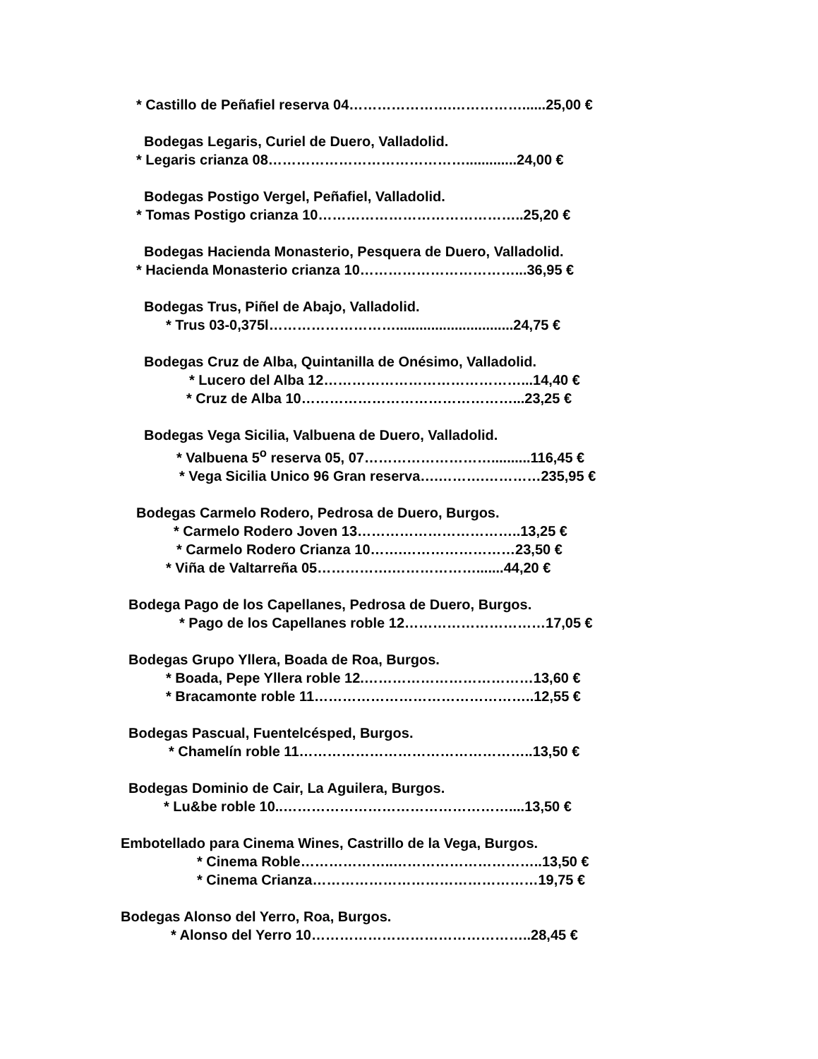* Castillo de Peñafiel reserva 04………………….……………......25,00 €
Bodegas Legaris, Curiel de Duero, Valladolid.
* Legaris crianza 08…………………………………….............24,00 €
Bodegas Postigo Vergel, Peñafiel, Valladolid.
* Tomas Postigo crianza 10……………………………………..25,20 €
Bodegas Hacienda Monasterio, Pesquera de Duero, Valladolid.
* Hacienda Monasterio crianza 10……………………………...36,95 €
Bodegas Trus, Piñel de Abajo, Valladolid.
* Trus 03-0,375l………………………..............................24,75 €
Bodegas Cruz de Alba, Quintanilla de Onésimo, Valladolid.
* Lucero del Alba 12……………………………………...14,40 €
* Cruz de Alba 10………………………………………...23,25 €
Bodegas Vega Sicilia, Valbuena de Duero, Valladolid.
* Valbuena 5<sup>o</sup> reserva 05, 07………………………..........116,45 €
* Vega Sicilia Unico 96 Gran reserva….……….…………235,95 €
Bodegas Carmelo Rodero, Pedrosa de Duero, Burgos.
* Carmelo Rodero Joven 13……………………………..13,25 €
* Carmelo Rodero Crianza 10…….……………………23,50 €
* Viña de Valtarreña 05…………….……………….......44,20 €
Bodega Pago de los Capellanes, Pedrosa de Duero, Burgos.
* Pago de los Capellanes roble 12…………………………17,05 €
Bodegas Grupo Yllera, Boada de Roa, Burgos.
* Boada, Pepe Yllera roble 12.………………………………13,60 €
* Bracamonte roble 11………………………………………..12,55 €
Bodegas Pascual, Fuentelcésped, Burgos.
* Chamelín roble 11…………………………………………..13,50 €
Bodegas Dominio de Cair, La Aguilera, Burgos.
* Lu&be roble 10..…………………………………………....13,50 €
Embotellado para Cinema Wines, Castrillo de la Vega, Burgos.
* Cinema Roble………………..…………………………..13,50 €
* Cinema Crianza…………………………………………19,75 €
Bodegas Alonso del Yerro, Roa, Burgos.
* Alonso del Yerro 10………………………………………..28,45 €